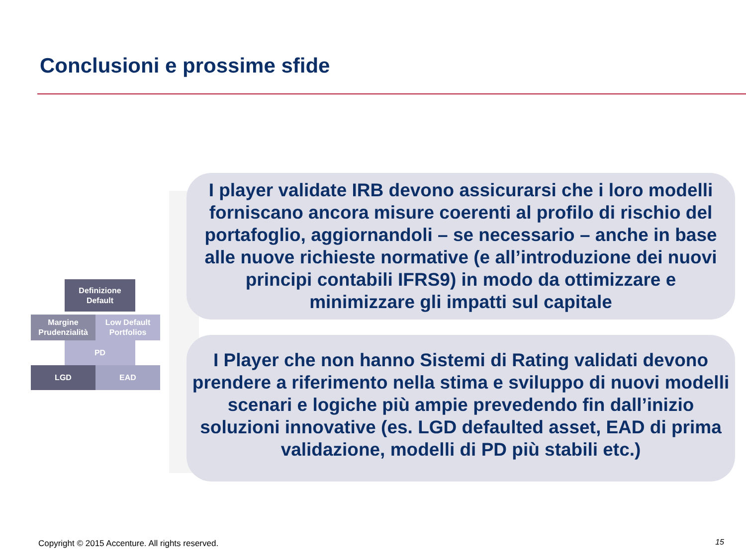Conclusioni e prossime sfide
Definizione
Default
Margine
Prudenzialità
Low Default
Portfolios
PD
LGD EAD
I player validate IRB devono assicurarsi che i loro modelli forniscano ancora misure coerenti al profilo di rischio del portafoglio, aggiornandoli – se necessario – anche in base alle nuove richieste normative (e all’introduzione dei nuovi principi contabili IFRS9) in modo da ottimizzare e minimizzare gli impatti sul capitale
I Player che non hanno Sistemi di Rating validati devono prendere a riferimento nella stima e sviluppo di nuovi modelli scenari e logiche più ampie prevedendo fin dall’inizio soluzioni innovative (es. LGD defaulted asset, EAD di prima validazione, modelli di PD più stabili etc.)
Copyright © 2015 Accenture. All rights reserved.
15